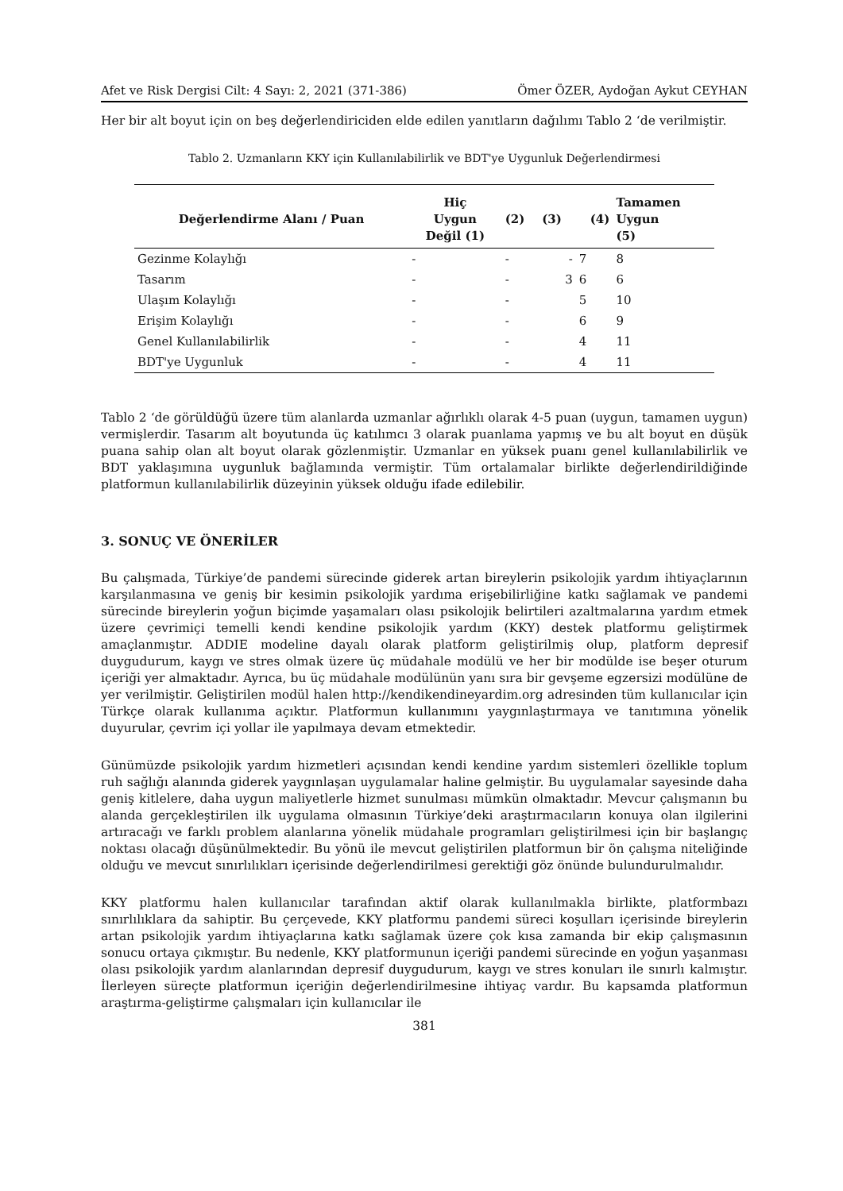Afet ve Risk Dergisi Cilt: 4 Sayı: 2, 2021 (371-386) Ömer ÖZER, Aydoğan Aykut CEYHAN
Her bir alt boyut için on beş değerlendiriciden elde edilen yanıtların dağılımı Tablo 2 ‘de verilmiştir.
Tablo 2. Uzmanların KKY için Kullanılabilirlik ve BDT'ye Uygunluk Değerlendirmesi
| Değerlendirme Alanı / Puan | Hiç Uygun Değil (1) | (2) | (3) | (4) | Tamamen Uygun (5) |
| --- | --- | --- | --- | --- | --- |
| Gezinme Kolaylığı | - | - | - | 7 | 8 |
| Tasarım | - | - | 3 | 6 | 6 |
| Ulaşım Kolaylığı | - | - | | 5 | 10 |
| Erişim Kolaylığı | - | - | | 6 | 9 |
| Genel Kullanılabilirlik | - | - | | 4 | 11 |
| BDT'ye Uygunluk | - | - | | 4 | 11 |
Tablo 2 ‘de görüldüğü üzere tüm alanlarda uzmanlar ağırlıklı olarak 4-5 puan (uygun, tamamen uygun) vermişlerdir. Tasarım alt boyutunda üç katılımcı 3 olarak puanlama yapmış ve bu alt boyut en düşük puana sahip olan alt boyut olarak gözlenmiştir. Uzmanlar en yüksek puanı genel kullanılabilirlik ve BDT yaklaşımına uygunluk bağlamında vermiştir. Tüm ortalamalar birlikte değerlendirildiğinde platformun kullanılabilirlik düzeyinin yüksek olduğu ifade edilebilir.
3. SONUÇ VE ÖNERİLER
Bu çalışmada, Türkiye’de pandemi sürecinde giderek artan bireylerin psikolojik yardım ihtiyaçlarının karşılanmasına ve geniş bir kesimin psikolojik yardıma erişebilirliğine katkı sağlamak ve pandemi sürecinde bireylerin yoğun biçimde yaşamaları olası psikolojik belirtileri azaltmalarına yardım etmek üzere çevrimiçi temelli kendi kendine psikolojik yardım (KKY) destek platformu geliştirmek amaçlanmıştır. ADDIE modeline dayalı olarak platform geliştirilmiş olup, platform depresif duygudurum, kaygı ve stres olmak üzere üç müdahale modülü ve her bir modülde ise beşer oturum içeriği yer almaktadır. Ayrıca, bu üç müdahale modülünün yanı sıra bir gevşeme egzersizi modülüne de yer verilmiştir. Geliştirilen modül halen http://kendikendineyardim.org adresinden tüm kullanıcılar için Türkçe olarak kullanıma açıktır. Platformun kullanımını yaygınlaştırmaya ve tanıtımına yönelik duyurular, çevrim içi yollar ile yapılmaya devam etmektedir.
Günümüzde psikolojik yardım hizmetleri açısından kendi kendine yardım sistemleri özellikle toplum ruh sağlığı alanında giderek yaygınlaşan uygulamalar haline gelmiştir. Bu uygulamalar sayesinde daha geniş kitlelere, daha uygun maliyetlerle hizmet sunulması mümkün olmaktadır. Mevcur çalışmanın bu alanda gerçekleştirilen ilk uygulama olmasının Türkiye’deki araştırmacıların konuya olan ilgilerini artıracağı ve farklı problem alanlarına yönelik müdahale programları geliştirilmesi için bir başlangıç noktası olacağı düşünülmektedir. Bu yönü ile mevcut geliştirilen platformun bir ön çalışma niteliğinde olduğu ve mevcut sınırlılıkları içerisinde değerlendirilmesi gerektiği göz önünde bulundurulmalıdır.
KKY platformu halen kullanıcılar tarafından aktif olarak kullanılmakla birlikte, platformbazı sınırlılıklara da sahiptir. Bu çerçevede, KKY platformu pandemi süreci koşulları içerisinde bireylerin artan psikolojik yardım ihtiyaçlarına katkı sağlamak üzere çok kısa zamanda bir ekip çalışmasının sonucu ortaya çıkmıştır. Bu nedenle, KKY platformunun içeriği pandemi sürecinde en yoğun yaşanması olası psikolojik yardım alanlarından depresif duygudurum, kaygı ve stres konuları ile sınırlı kalmıştır. İlerleyen süreçte platformun içeriğin değerlendirilmesine ihtiyaç vardır. Bu kapsamda platformun araştırma-geliştirme çalışmaları için kullanıcılar ile
381